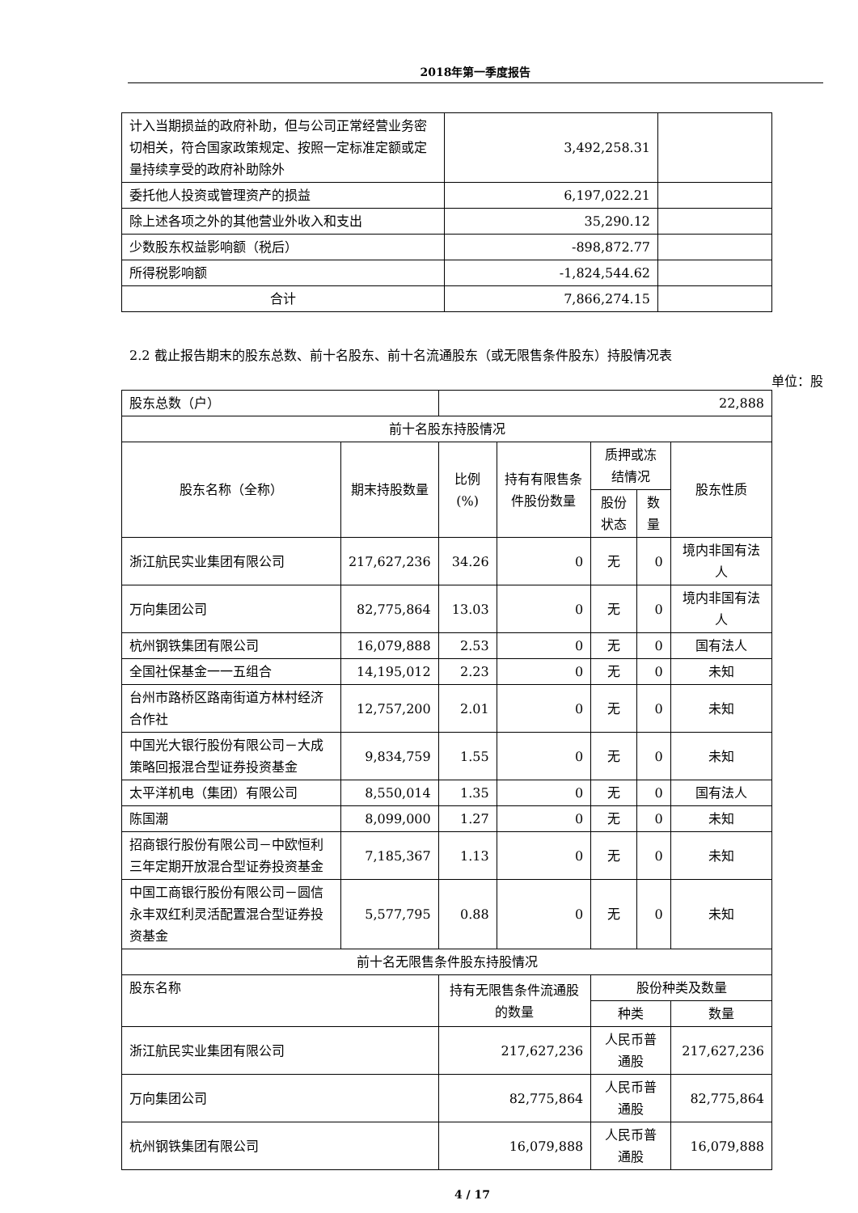2018年第一季度报告
| 计入当期损益的政府补助，但与公司正常经营业务密切相关，符合国家政策规定、按照一定标准定额或定量持续享受的政府补助除外 | 3,492,258.31 | |
| 委托他人投资或管理资产的损益 | 6,197,022.21 | |
| 除上述各项之外的其他营业外收入和支出 | 35,290.12 | |
| 少数股东权益影响额（税后） | -898,872.77 | |
| 所得税影响额 | -1,824,544.62 | |
| 合计 | 7,866,274.15 | |
2.2 截止报告期末的股东总数、前十名股东、前十名流通股东（或无限售条件股东）持股情况表
单位：股
| 股东总数（户） | | 22,888 | | | | |
| 前十名股东持股情况 | | | | | | |
| 股东名称（全称） | 期末持股数量 | 比例(%) | 持有有限售条件股份数量 | 质押或冻结情况 | | 股东性质 |
| | | | | 股份状态 | 数量 | |
| 浙江航民实业集团有限公司 | 217,627,236 | 34.26 | 0 | 无 | 0 | 境内非国有法人 |
| 万向集团公司 | 82,775,864 | 13.03 | 0 | 无 | 0 | 境内非国有法人 |
| 杭州钢铁集团有限公司 | 16,079,888 | 2.53 | 0 | 无 | 0 | 国有法人 |
| 全国社保基金一一五组合 | 14,195,012 | 2.23 | 0 | 无 | 0 | 未知 |
| 台州市路桥区路南街道方林村经济合作社 | 12,757,200 | 2.01 | 0 | 无 | 0 | 未知 |
| 中国光大银行股份有限公司－大成策略回报混合型证券投资基金 | 9,834,759 | 1.55 | 0 | 无 | 0 | 未知 |
| 太平洋机电（集团）有限公司 | 8,550,014 | 1.35 | 0 | 无 | 0 | 国有法人 |
| 陈国潮 | 8,099,000 | 1.27 | 0 | 无 | 0 | 未知 |
| 招商银行股份有限公司－中欧恒利三年定期开放混合型证券投资基金 | 7,185,367 | 1.13 | 0 | 无 | 0 | 未知 |
| 中国工商银行股份有限公司－圆信永丰双红利灵活配置混合型证券投资基金 | 5,577,795 | 0.88 | 0 | 无 | 0 | 未知 |
| 前十名无限售条件股东持股情况 | | | | | | |
| 股东名称 | | 持有无限售条件流通股的数量 | | 股份种类及数量 | | |
| | | | | 种类 | | 数量 |
| 浙江航民实业集团有限公司 | | 217,627,236 | | 人民币普通股 | | 217,627,236 |
| 万向集团公司 | | 82,775,864 | | 人民币普通股 | | 82,775,864 |
| 杭州钢铁集团有限公司 | | 16,079,888 | | 人民币普通股 | | 16,079,888 |
4 / 17